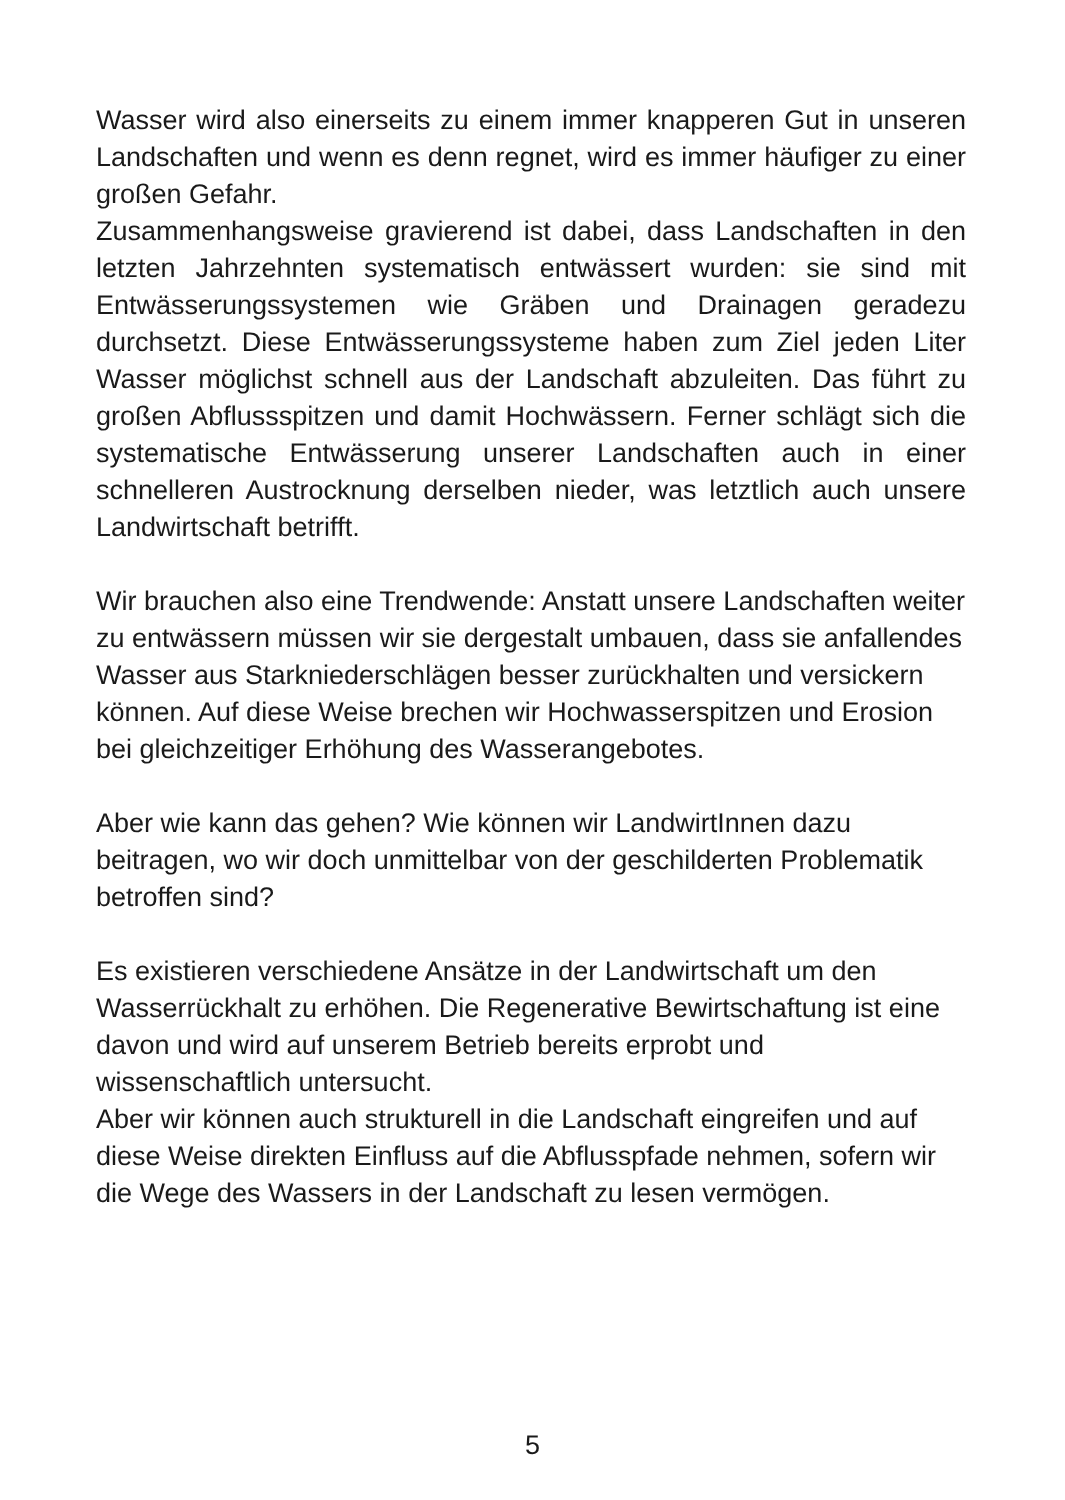Wasser wird also einerseits zu einem immer knapperen Gut in unseren Landschaften und wenn es denn regnet, wird es immer häufiger zu einer großen Gefahr.
Zusammenhangsweise gravierend ist dabei, dass Landschaften in den letzten Jahrzehnten systematisch entwässert wurden: sie sind mit Entwässerungssystemen wie Gräben und Drainagen geradezu durchsetzt. Diese Entwässerungssysteme haben zum Ziel jeden Liter Wasser möglichst schnell aus der Landschaft abzuleiten. Das führt zu großen Abflussspitzen und damit Hochwässern. Ferner schlägt sich die systematische Entwässerung unserer Landschaften auch in einer schnelleren Austrocknung derselben nieder, was letztlich auch unsere Landwirtschaft betrifft.
Wir brauchen also eine Trendwende: Anstatt unsere Landschaften weiter zu entwässern müssen wir sie dergestalt umbauen, dass sie anfallendes Wasser aus Starkniederschlägen besser zurückhalten und versickern können. Auf diese Weise brechen wir Hochwasserspitzen und Erosion bei gleichzeitiger Erhöhung des Wasserangebotes.
Aber wie kann das gehen? Wie können wir LandwirtInnen dazu beitragen, wo wir doch unmittelbar von der geschilderten Problematik betroffen sind?
Es existieren verschiedene Ansätze in der Landwirtschaft um den Wasserrückhalt zu erhöhen. Die Regenerative Bewirtschaftung ist eine davon und wird auf unserem Betrieb bereits erprobt und wissenschaftlich untersucht.
Aber wir können auch strukturell in die Landschaft eingreifen und auf diese Weise direkten Einfluss auf die Abflusspfade nehmen, sofern wir die Wege des Wassers in der Landschaft zu lesen vermögen.
5